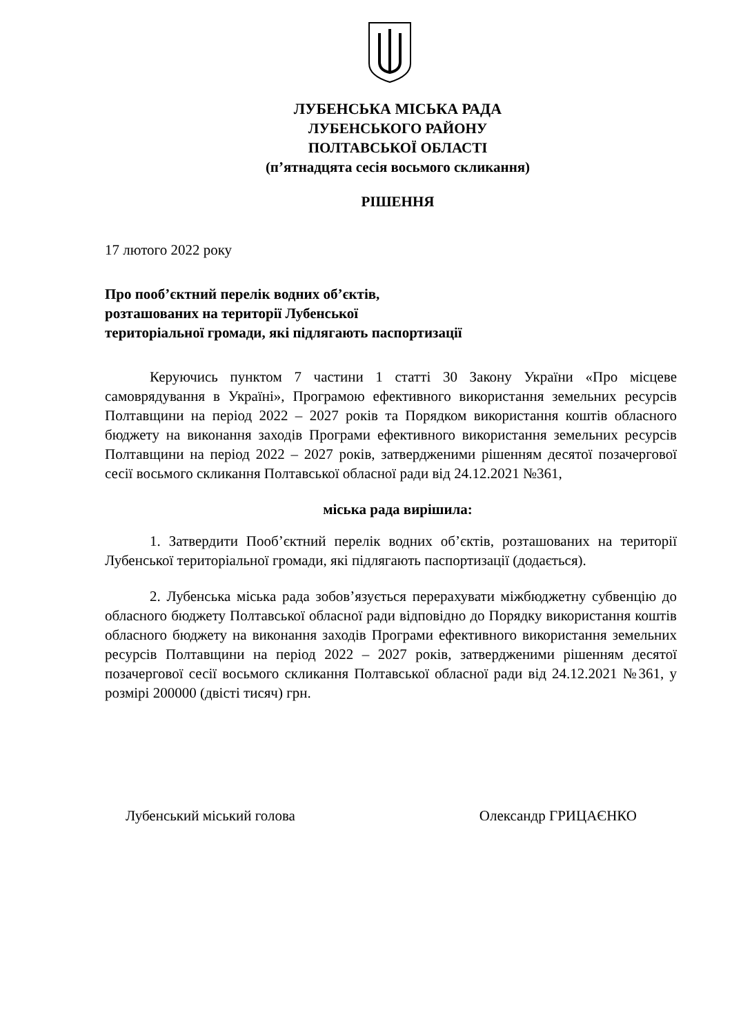ЛУБЕНСЬКА МІСЬКА РАДА
ЛУБЕНСЬКОГО РАЙОНУ
ПОЛТАВСЬКОЇ ОБЛАСТІ
(п’ятнадцята сесія восьмого скликання)
РІШЕННЯ
17 лютого 2022 року
Про пооб’єктний перелік водних об’єктів,
розташованих на території Лубенської
територіальної громади, які підлягають паспортизації
Керуючись пунктом 7 частини 1 статті 30 Закону України «Про місцеве самоврядування в Україні», Програмою ефективного використання земельних ресурсів Полтавщини на період 2022 – 2027 років та Порядком використання коштів обласного бюджету на виконання заходів Програми ефективного використання земельних ресурсів Полтавщини на період 2022 – 2027 років, затвердженими рішенням десятої позачергової сесії восьмого скликання Полтавської обласної ради від 24.12.2021 №361,
міська рада вирішила:
1. Затвердити Пооб’єктний перелік водних об’єктів, розташованих на території Лубенської територіальної громади, які підлягають паспортизації (додається).
2. Лубенська міська рада зобов’язується перерахувати міжбюджетну субвенцію до обласного бюджету Полтавської обласної ради відповідно до Порядку використання коштів обласного бюджету на виконання заходів Програми ефективного використання земельних ресурсів Полтавщини на період 2022 – 2027 років, затвердженими рішенням десятої позачергової сесії восьмого скликання Полтавської обласної ради від 24.12.2021 №361, у розмірі 200000 (двісті тисяч) грн.
Лубенський міський голова Олександр ГРИЦАЄНКО